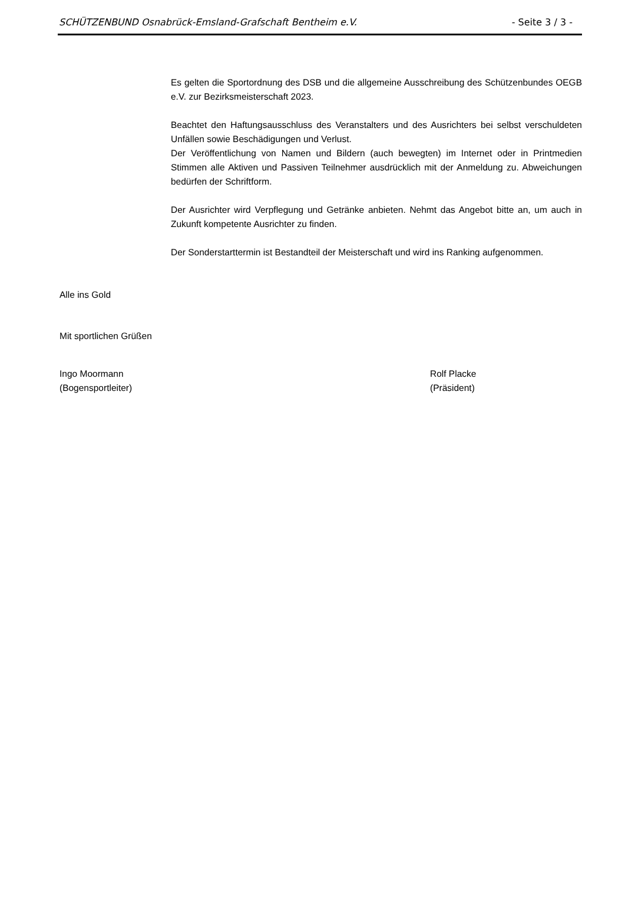SCHÜTZENBUND Osnabrück-Emsland-Grafschaft Bentheim e.V. - Seite 3 / 3 -
Es gelten die Sportordnung des DSB und die allgemeine Ausschreibung des Schützenbundes OEGB e.V. zur Bezirksmeisterschaft 2023.
Beachtet den Haftungsausschluss des Veranstalters und des Ausrichters bei selbst verschuldeten Unfällen sowie Beschädigungen und Verlust.
Der Veröffentlichung von Namen und Bildern (auch bewegten) im Internet oder in Printmedien Stimmen alle Aktiven und Passiven Teilnehmer ausdrücklich mit der Anmeldung zu. Abweichungen bedürfen der Schriftform.
Der Ausrichter wird Verpflegung und Getränke anbieten. Nehmt das Angebot bitte an, um auch in Zukunft kompetente Ausrichter zu finden.
Der Sonderstarttermin ist Bestandteil der Meisterschaft und wird ins Ranking aufgenommen.
Alle ins Gold
Mit sportlichen Grüßen
Ingo Moormann
(Bogensportleiter)
Rolf Placke
(Präsident)